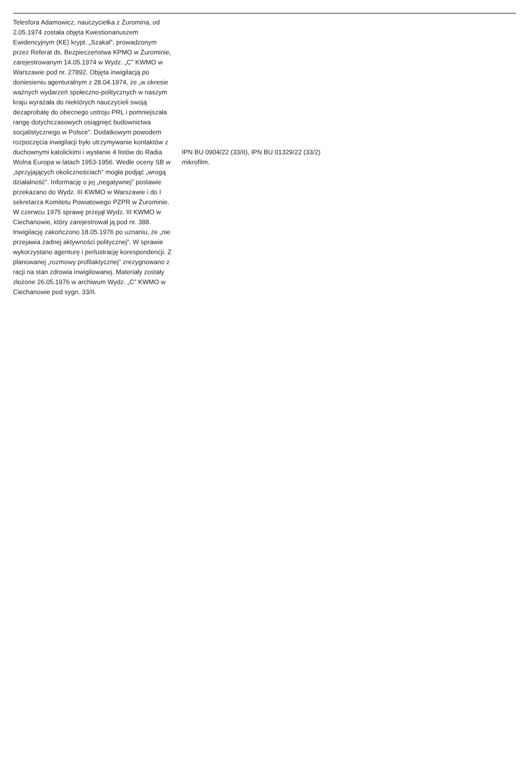| Telesfora Adamowicz, nauczycielka z Żuromina, od 2.05.1974 została objęta Kwestionariuszem Ewidencyjnym (KE) krypt. „Szakal”, prowadzonym przez Referat ds. Bezpieczeństwa KPMO w Żurominie, zarejestrowanym 14.05.1974 w Wydz. „C” KWMO w Warszawie pod nr. 27892. Objęta inwigilacją po doniesieniu agenturalnym z 28.04.1974, że „w okresie ważnych wydarzeń społeczno-politycznych w naszym kraju wyrażała do niektórych nauczycieli swoją dezaprobatę do obecnego ustroju PRL i pomniejszała rangę dotychczasowych osiągnięć budownictwa socjalistycznego w Polsce”. Dodatkowym powodem rozpoczęcia inwigilacji było utrzymywanie kontaktów z duchownymi katolickimi i wysłanie 4 listów do Radia Wolna Europa w latach 1953-1956. Wedle oceny SB w „sprzyjających okolicznościach” mogła podjąć „wrogą działalność”. Informację o jej „negatywnej” postawie przekazano do Wydz. III KWMO w Warszawie i do I sekretarza Komitetu Powiatowego PZPR w Żurominie. W czerwcu 1975 sprawę przejął Wydz. III KWMO w Ciechanowie, który zarejestrował ją pod nr. 388. Inwigilację zakończono 18.05.1976 po uznaniu, że „nie przejawia żadnej aktywności politycznej”. W sprawie wykorzystano agenturę i perlustrację korespondencji. Z planowanej „rozmowy profilaktycznej” zrezygnowano z racji na stan zdrowia inwigilowanej. Materiały zostały złożone 26.05.1976 w archiwum Wydz. „C” KWMO w Ciechanowie pod sygn. 33/II. | IPN BU 0904/22 (33/II), IPN BU 01329/22 (33/2) mikrofilm. |